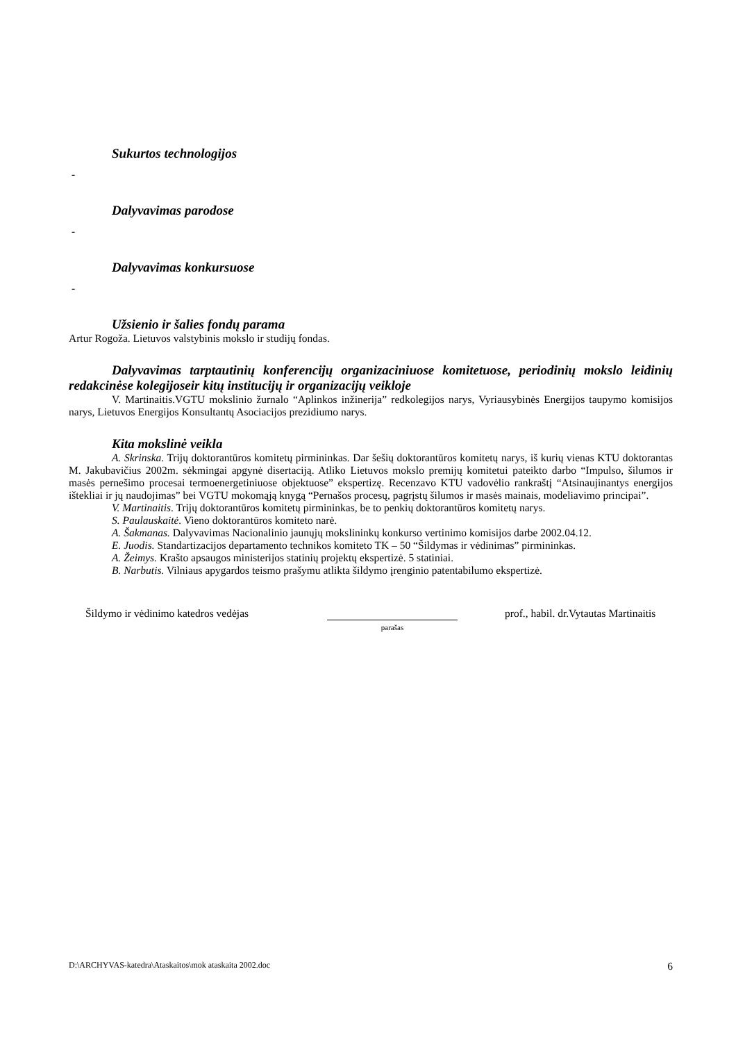Sukurtos technologijos
-
Dalyvavimas parodose
-
Dalyvavimas konkursuose
-
Užsienio ir šalies fondų parama
Artur Rogoža. Lietuvos valstybinis mokslo ir studijų fondas.
Dalyvavimas tarptautinių konferencijų organizaciniuose komitetuose, periodinių mokslo leidinių redakcinėse kolegijoseir kitų institucijų ir organizacijų veikloje
V. Martinaitis.VGTU mokslinio žurnalo “Aplinkos inžinerija” redkolegijos narys, Vyriausybinės Energijos taupymo komisijos narys, Lietuvos Energijos Konsultantų Asociacijos prezidiumo narys.
Kita mokslinė veikla
A. Skrinska. Trijų doktorantūros komitetų pirmininkas. Dar šešių doktorantūros komitetų narys, iš kurių vienas KTU doktorantas M. Jakubavičius 2002m. sėkmingai apgynė disertaciją. Atliko Lietuvos mokslo premijų komitetui pateikto darbo “Impulso, šilumos ir masės pernešimo procesai termoenergetiniuose objektuose” ekspertizę. Recenzavo KTU vadovėlio rankraštį “Atsinaujinantys energijos ištekliai ir jų naudojimas” bei VGTU mokomąją knygą “Pernašos procesų, pagrįstų šilumos ir masės mainais, modeliavimo principai”.
V. Martinaitis. Trijų doktorantūros komitetų pirmininkas, be to penkių doktorantūros komitetų narys.
S. Paulauskaitė. Vieno doktorantūros komiteto narė.
A. Šakmanas. Dalyvavimas Nacionalinio jaunųjų mokslininkų konkurso vertinimo komisijos darbe 2002.04.12.
E. Juodis. Standartizacijos departamento technikos komiteto TK – 50 “Šildymas ir vėdinimas” pirmininkas.
A. Žeimys. Krašto apsaugos ministerijos statinių projektų ekspertizė. 5 statiniai.
B. Narbutis. Vilniaus apygardos teismo prašymu atlikta šildymo įrenginio patentabilumo ekspertizė.
Šildymo ir vėdinimo katedros vedėjas
parašas
prof., habil. dr.Vytautas Martinaitis
D:\ARCHYVAS-katedra\Ataskaitos\mok ataskaita 2002.doc 6